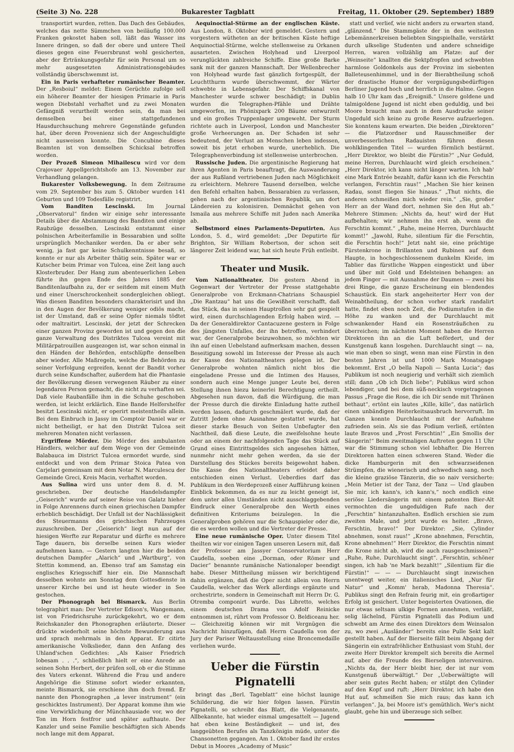(Seite 3) No. 228 Bukarester Tagblatt Freitag, 11. Oktober (29. September) 1889
transportirt wurden, retten. Das Dach des Gebäudes, welches das nette Sümmchen von beiläufig 100.000 Franken gekostet haben soll, läßt das Wasser ins Innere dringen, so daß der obere und untere Theil dieses gegen eine Feuersbrunst wohl gesicherten, aber der Ertränkungsgefahr für sein Personal um so mehr ausgesetzten Administrationsgebäudes vollständig überschwemmt ist.
Ein in Paris verhafteter rumänischer Beamter. Der „Resboiul“ meldet: Einem Gerüchte zufolge soll ein höherer Beamter der hiesigen Primarie in Paris wegen Diebstahl verhaftet und zu zwei Monaten Gefängniß verurtheilt worden sein, da man bei demselben bei einer stattgefundenen Hausdurchsuchung mehrere Gegenstände gefunden hat, über deren Provenienz sich der Angeschuldigte nicht ausweisen konnte. Die Concubine dieses Beamten ist von demselben Schicksal betroffen worden.
Der Prozeß Simeon Mihailescu wird vor dem Crajovaer Appellgerichtshofe am 13. November zur Verhandlung gelangen.
Bukarester Volksbewegung. In dem Zeitraume vom 29. September bis zum 5. Oktober wurden 141 Geburten und 109 Todesfälle registrirt.
Vom Banditen Lescinski. Im Journal „Observatorul“ finden wir einige sehr interessante Details über die Abstammung des Banditen und einige Raubzüge desselben. Lescinski entstammt einer polnischen Arbeiterfamilie in Bessarabien und sollte ursprünglich Mechaniker werden. Da er aber sehr wenig, ja fast gar keine Schulkenntnisse besaß, so konnte er nur als Arbeiter thätig sein. Später war er Kutscher beim Primar von Tulcea, eine Zeit lang auch Klosterbruder. Der Hang zum abenteuerlichen Leben führte ihn gegen Ende des Jahres 1885 der Banditenlaufbahn zu, der er seitdem mit einem Muth und einer Unerschrockenheit sondergleichen obliegt. Was diesen Banditen besonders charakterisirt und ihn in den Augen der Bevölkerung weniger odiös macht, ist der Umstand, daß er seine Opfer niemals tödtet oder maltraitirt. Lescinski, der jetzt der Schrecken einer ganzen Provinz geworden ist und gegen den die ganze Verwaltung des Distriktes Tulcea vereint mit Militärpatrouillen ausgezogen ist, war schon einmal in den Händen der Behörden, entschlüpfte denselben aber wieder. Alle Maßregeln, welche die Behörden zu seiner Verfolgung ergreifen, kennt der Bandit vorher durch seine Kundschafter, außerdem hat die Phantasie der Bevölkerung diesen verwegenen Räuber zu einer legendaren Person gemacht, die nicht zu verhaften sei. Daß viele Raubanfälle ihm in die Schuhe geschoben werden, ist leicht erklärlich. Eine Bande Helfershelfer besitzt Lescinski nicht, er operirt meistentheils allein. Bei dem Einbruch in Jassy im Comptoir Daniel war er nicht betheiligt, er hat den Distrikt Tulcea seit mehreren Monaten nicht verlassen.
Ergriffene Mörder. Die Mörder des ambulanten Händlers, welcher auf dem Wege von der Gemeinde Balabauca im District Tulcea ermordet wurde, sind entdeckt und von dem Primar Stoica Patea von Carjelari gemeinsam mit dem Notar N. Marculescu der Gemeinde Greci, Kreis Macin, verhaftet worden.
Aus Sulina wird uns unter dem 8. d. M. geschrieben. Der deutsche Handelsdampfer „Geiserich“ wurde auf seiner Reise von Galatz hieher in Folge Anrennens durch einen griechischen Dampfer erheblich beschädigt. Der Unfall ist der Nachlässigkeit des Steuermanns des griechischen Fahrzeuges zuzuschreiben. Der „Geiserich“ liegt nun auf der hiesigen Werfte zur Reparatur und dürfte es mehrere Tage dauern, bis derselbe seinen Kurs wieder aufnehmen kann. — Gestern langten hier die beiden deutschen Dampfer „Alarich“ und „Wartburg“, von Stettin kommend, an. Ebenso traf am Samstag ein englisches Kriegsschiff hier ein. Die Mannschaft desselben wohnte am Sonntag dem Gottesdienste in unserer Kirche bei und ist heute wieder in See gestochen.
Der Phonograph bei Bismarck. Aus Berlin telegraphirt man: Der Vertreter Edison's, Wangemann, ist von Friedrichsruhe zurückgekehrt, wo er dem Reichskanzler den Phonographen erläuterte. Dieser drückte wiederholt seine höchste Bewunderung aus und sprach mehrmals in den Apparat. Er citirte amerikanische Volkslieder, dann den Anfang des Uhland'schen Gedichtes: „Als Kaiser Friedrich lobesam . . .“, schließlich hielt er eine Anrede an seinen Sohn Herbert, der prüfen soll, ob er die Stimme des Vaters erkennt. Während die Frau und andere Angehörige die Stimme sofort wieder erkannten, meinte Bismarck, sie erschiene ihm doch fremd. Er nannte den Phonographen „a lever instrument“ (ein geschicktes Instrument). Der Apparat komme ihm wie eine Verwirklichung der Münchhausiade vor, wo der Ton im Horn festfror und später aufthaute. Der Kanzler und seine Familie beschäftigten sich Abends noch lange mit dem Apparat.
Aequinoctial-Stürme an der englischen Küste. Aus London, 8. Oktober wird gemeldet. Gestern und vorgestern wütheten an der britischen Küste heftige Aequinoctial-Stürme, welche stellenweise zu Orkanen ausarteten. Zwischen Holyhead und Liverpool verunglückten zahlreiche Schiffe. Eine große Barke sank mit der ganzen Mannschaft. Der Wellenbrecher von Holyhead wurde fast gänzlich fortgespült, der Leuchtthurm wurde überschwemmt, der Wärter schwebte in Lebensgefahr. Der Schiffskanal von Manchester wurde schwer beschädigt; in Dublin wurden die Telegraphen-Pfähle und Drähte umgeworfen, im Phönixpark 200 Bäume entwurzelt und ein großes Truppenlager umgeweht. Der Sturm richtete auch in Liverpool, London und Manchester große Verheerungen an. Der Schaden ist sehr bedeutend, der Verlust an Menschen leben indessen, soweit bis jetzt erhoben wurde, unerheblich. Die Telegraphenverbindung ist stellenweise unterbrochen.
Russische Juden. Die argentinische Regierung hat ihren Agenten in Paris beauftragt, die Auswanderung der aus Rußland vertriebenen Juden nach Möglichkeit zu erleichtern. Mehrere Tausend derselben, welche den Befehl erhalten haben, Bessarabien zu verlassen, gehen nach der argentinischen Republik, um dort Ländereien zu kolonisiren. Demnächst gehen von Ismaila aus mehrere Schiffe mit Juden nach Amerika ab.
Selbstmord eines Parlaments-Deputirten. Aus London, 5. d., wird gemeldet: „Der Deputirte für Brighton, Sir William Robertson, der schon seit längerer Zeit leidend war, hat sich heute Früh entleibt.
Theater und Musik.
Vom Nationaltheater. Die gestern Abend in Gegenwart der Vertreter der Presse stattgehabte Generalprobe von Erckmann-Chatrians Schauspiel „Die Rantzau“ hat uns die Gewißheit verschafft, daß das Stück, das in seinen Hauptrollen sehr gut gespielt wird, einen durchschlagenden Erfolg haben wird. — Da der Generaldirektor Cantacuzene gestern in Folge des jüngsten Unfalles, der ihn betroffen, verhindert war, der Generalprobe beizuwohnen, so möchten wir ihn auf einen Uebelstand aufmerksam machen, dessen Beseitigung sowohl im Interesse der Presse als auch der Kasse des Nationaltheaters gelegen ist. Der Generalprobe wohnten nämlich nicht blos die eingeladene Presse und die Intimen des Hauses, sondern auch eine Menge junger Leute bei, deren Stellung ihnen hiezu keinerlei Berechtigung ertheilt. Abgesehen nun davon, daß die Würdigung, die man der Presse durch die direkte Einladung hatte zutheil werden lassen, dadurch geschmälert wurde, daß der Zutritt Jedem ohne Ausnahme gestattet wurde, hat dieser starke Besuch von Seiten Unbefugter den Nachtheil, daß diese Leute, die zweifelsohne heute oder an einem der nachfolgenden Tage das Stück auf Grund eines Eintrittsgeldes sich angesehen hätten, nunmehr nicht mehr gehen werden, da sie der Darstellung des Stückes bereits beigewohnt haben. Die Kasse des Nationaltheaters erleidet daher entschieden einen Verlust. Ueberdies darf das Publikum in den Werdeprozeß einer Aufführung keinen Einblick bekommen, da es nur zu leicht geneigt ist, dem unter allen Umständen nicht ausschlaggebenden Eindruck einer Generalprobe den Werth eines definitiven Kriteriums beizulegen. In die Generalproben gehören nur die Schauspieler oder die, die es werden wollen und die Vertreter der Presse.
Eine neue rumänische Oper. Unter diesem Titel theilten wir vor einigen Tagen unseren Lesern mit, daß der Professor am Jassyer Conservatorium Herr Caudella, soeben eine „Dorman, oder Römer und Dacier“ benannte rumänische Nationaloper beendigt habe. Dieser Mittheilung müssen wir berichtigend dahin ergänzen, daß die Oper nicht allein von Herrn Caudella, welcher das Werk allerdings ergänzte und orchestrirte, sondern in Gemeinschaft mit Herrn Dr. G. Otremba componirt wurde. Das Libretto, welches einem deutschen Drama von Adolf Reinicke entnommen ist, rührt vom Professor O. Beldiceanu her. — Gleichzeitig können wir mit Vergnügen die Nachricht hinzufügen, daß Herrn Caudella von der Jury der Pariser Weltausstellung eine Broncemedaille verliehen wurde.
Ueber die Fürstin Pignatelli
bringt das „Berl. Tageblatt“ eine höchst launige Schilderung, die wir hier folgen lassen. Fürstin Pignatelli, so schreibt das Blatt, die Vielgenannte, Allbekannte, hat wieder einmal umgesattelt — Jugend hat eben keine Beständigkeit — und ist, des langgeübten Berufes als Tanzkönigin müde, unter die Chansonetten gegangen. Am 1. Oktober fand ihr erstes Debut in Moores „Academy of Music“
statt und verlief, wie nicht anders zu erwarten stand, „glänzend.“ Die Stammgäste der in den weitesten Lebemännerkreisen beliebten Singspielhalle, verstärkt durch ulkselige Studenten und andere schneidige Herren, waren vollzählig am Platze: auf der „Weinseite“ knallten die Sektpfropfen und schwebten harmlose Goldonkels aus der Provinz im siebenten Balleteusenhimmel, und in der Bierabtheilung schoß der drastische Humor der vergnügungsbedürftigen Berliner Jugend hoch und herrlich in die Halme. Gegen halb 10 Uhr kam das „Ereigniß.“ Unsere goldene und talmigoldene Jugend ist nicht eben geduldig, und bei Moore braucht man auch in dem Ausdrucke seiner Ungeduld sich keine zu große Reserve aufzuerlegen. Sie konntens kaum erwarten. Die beiden „Direktoren“ — die Platzordner und Rausschmeißer der unverbesserlichen Radauisten führen diesen wohlklingenden Titel — wurden förmlich bestürmt. „Herr Direktor, wo bleibt die Fürstin?“ „Nur Geduld, meine Herren, Durchlaucht wird gleich erscheinen.“ „Herr Direktor, ich kann nicht länger warten. Ich hab' eine Mark Entrée bezahlt, dafür kann ich die Ferschtin verlangen, Ferschtin raus!“ „Machen Sie hier keinen Radau, sonst fliegen Sie hinaus.“ „Thut nichts, die anderen schmeißen mich wieder rein.“ „Sie, großer Herr an der Wand dort, nehmen Sie den Hut ab.“ Mehrere Stimmen: „Nichts da, heut' wird der Hut aufbehalten; wir nehmen ihn erst ab, wenn die Ferschtin kommt.“ „Ruhe, meine Herren, Durchlaucht kommt!“ „Jawohl, Ruhe, silentium für die Ferschtin, die Ferschtin hoch!“ Jetzt naht sie, eine prächtige Fürstenkrone in Brillanten und Rubinen auf dem Haupte, in hochgeschlossenem dunkelm Kleide, im Tablier das fürstliche Wappen eingestickt und über und über mit Gold und Edelsteinen behangen: an jedem Finger — mit Ausnahme der Daumen — zwei bis drei Ringe, die ganze Erscheinung ein blendendes Schaustück. Ein stark angeheiterter Herr von der Weinabtheilung, der schon vorher stark randalirt hatte, findet eben noch Zeit, die Podiumstufen in die Höhe zu wanken und der Durchlaucht mit schwankender Hand ein Rosensträußchen zu überreichen; im nächsten Moment haben die Herren Direktoren ihn an die Luft befördert, und der Kunstgenuß kann losgehen. Durchlaucht singt — na, wie man eben so singt, wenn man eine Fürstin in den besten Jahren ist und 1000 Mark Monatsgage bekommt. Erst „O bella Napoli — Santa Lucia“; das Publikum ist noch neugierig und verhält sich ziemlich still; dann „Ob ich Dich liebe“; Publikus wird schon lebendiger, und bei dem süß-neckisch vorgetragenen Passus „Frage die Rose, die ich Dir sende mit Thränen bethaut“, ertönt ein lautes „Kille, kille“, das natürlich einen unbändigen Heiterkeitsausbruch hervorruft. Im Ganzen konnte Durchlaucht mit der Aufnahme zufrieden sein. Als sie das Podium verließ, ertönten laute Bravos und „Prost Ferschtin!“ „Ein Smollis der Sängerin!“ Beim zweitmaligen Auftreten gegen 11 Uhr war die Stimmung schon viel lebhafter. Die Herren Direktoren hatten einen schweren Stand. Weder die dicke Hamburgerin mit den schwarzseidenen Strümpfen, die wienerisch und schwedisch sang, noch die kleine graziöse Tänzerin, die so naiv versicherte: „Mein Metier ist der Tanz, der Tanz — Und glauben Sie mir, ich kann's, ich kann's,“ noch endlich eine seriöse Liedersängerin mit einem patenten Bier-Alt vermochten die ungeduldigen Rufe nach der „Ferschtin“ hintanzuhalten. Endlich erschien sie zum zweiten Male, und jetzt wurde es heiter. „Bravo, Ferschtin, bravo!“ Der Direktor: „Sie, Cylinder abnehmen, sonst raus!“ „Krone abnehmen, Ferschtin, Krone abnehmen!“ Herr Direktor, die Ferschtin nimmt die Krone nicht ab, wird die auch rausgeschmissen?“ „Ruhe, Ruhe, Durchlaucht singt“. „Ferschtin, schöner singen, ich hab 'ne Mark bezahlt!“ „Silentium für die Fürstin!“ — — — Durchlaucht singt inzwischen unentwegt weiter, ein italienisches Lied, „Nur für Natur“ und „Komm' herab, Madonna Theresia“. Publikus singt den Refrain feurig mit, ein großartiger Erfolg ist gesichert. Unter begeisterten Ovationen, die nur etwas seltsam ulkige Formen annehmen, verläßt, selig lächelnd, Fürstin Pignatelli das Podium und schwebt am Arme des einen Direktors dem Weinsalon zu, wo zwei „Ausländer“ bereits eine Pulle Sekt kalt gestellt haben. Auf der Bierseite fällt beim Abgang der Sängerin ein extrafröhlicher Enthusiast vom Stuhl, der zweite Herr Direktor krempelt sich bereits die Aermel auf, aber die Freunde des Bierseligen interveniren. „Nichts da, der Herr bleibt hier, der ist nur vom Kunstgenuß überwältigt.“ Der „Ueberwältigte will aber sein gutes Recht haben; er stülpt den Cylinder auf den Kopf und ruft: „Herr Direktor, ich habe den Hut auf, schmeißen Sie mich raus; das kann ich verlangen“. Ja, bei Moore ist's gemüthlich. Wer's nicht glaubt, gehe hin und überzeuge sich selber.